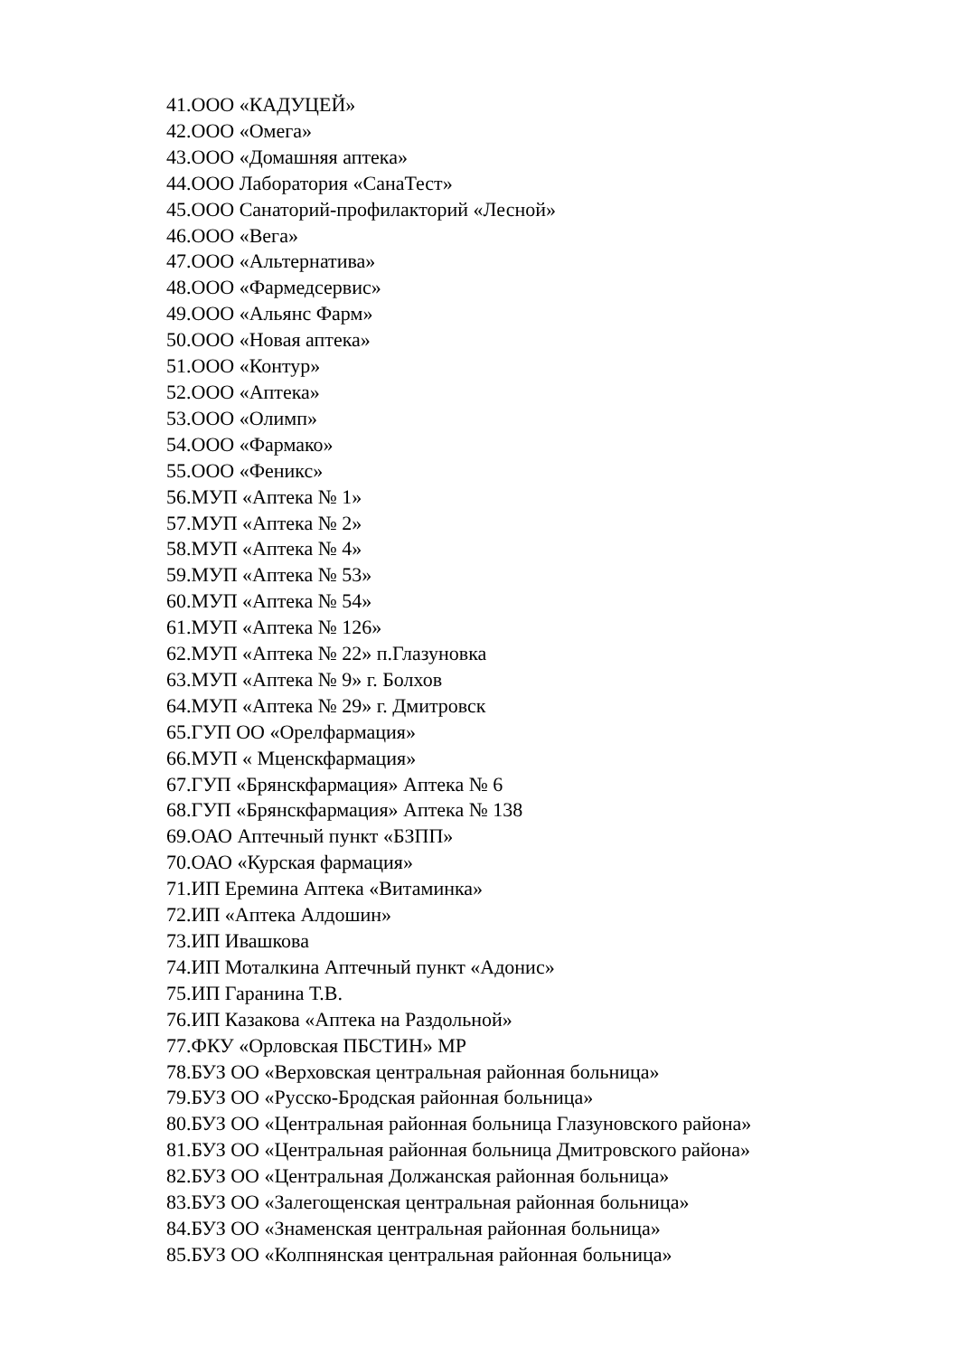41.ООО «КАДУЦЕЙ»
42.ООО «Омега»
43.ООО «Домашняя аптека»
44.ООО Лаборатория «СанаТест»
45.ООО Санаторий-профилакторий «Лесной»
46.ООО «Вега»
47.ООО «Альтернатива»
48.ООО «Фармедсервис»
49.ООО «Альянс Фарм»
50.ООО «Новая аптека»
51.ООО «Контур»
52.ООО «Аптека»
53.ООО «Олимп»
54.ООО «Фармако»
55.ООО «Феникс»
56.МУП «Аптека № 1»
57.МУП «Аптека № 2»
58.МУП «Аптека № 4»
59.МУП «Аптека № 53»
60.МУП «Аптека № 54»
61.МУП «Аптека № 126»
62.МУП «Аптека № 22» п.Глазуновка
63.МУП «Аптека № 9» г. Болхов
64.МУП «Аптека № 29» г. Дмитровск
65.ГУП ОО «Орелфармация»
66.МУП « Мценскфармация»
67.ГУП «Брянскфармация» Аптека № 6
68.ГУП «Брянскфармация» Аптека № 138
69.ОАО Аптечный пункт «БЗПП»
70.ОАО «Курская фармация»
71.ИП Еремина Аптека «Витаминка»
72.ИП «Аптека Алдошин»
73.ИП Ивашкова
74.ИП Моталкина Аптечный пункт «Адонис»
75.ИП Гаранина Т.В.
76.ИП Казакова «Аптека на Раздольной»
77.ФКУ «Орловская ПБСТИН» МР
78.БУЗ ОО «Верховская центральная районная больница»
79.БУЗ ОО «Русско-Бродская районная больница»
80.БУЗ ОО «Центральная районная больница Глазуновского района»
81.БУЗ ОО «Центральная районная больница Дмитровского района»
82.БУЗ ОО «Центральная Должанская районная больница»
83.БУЗ ОО «Залегощенская центральная районная больница»
84.БУЗ ОО «Знаменская центральная районная больница»
85.БУЗ ОО «Колпнянская центральная районная больница»